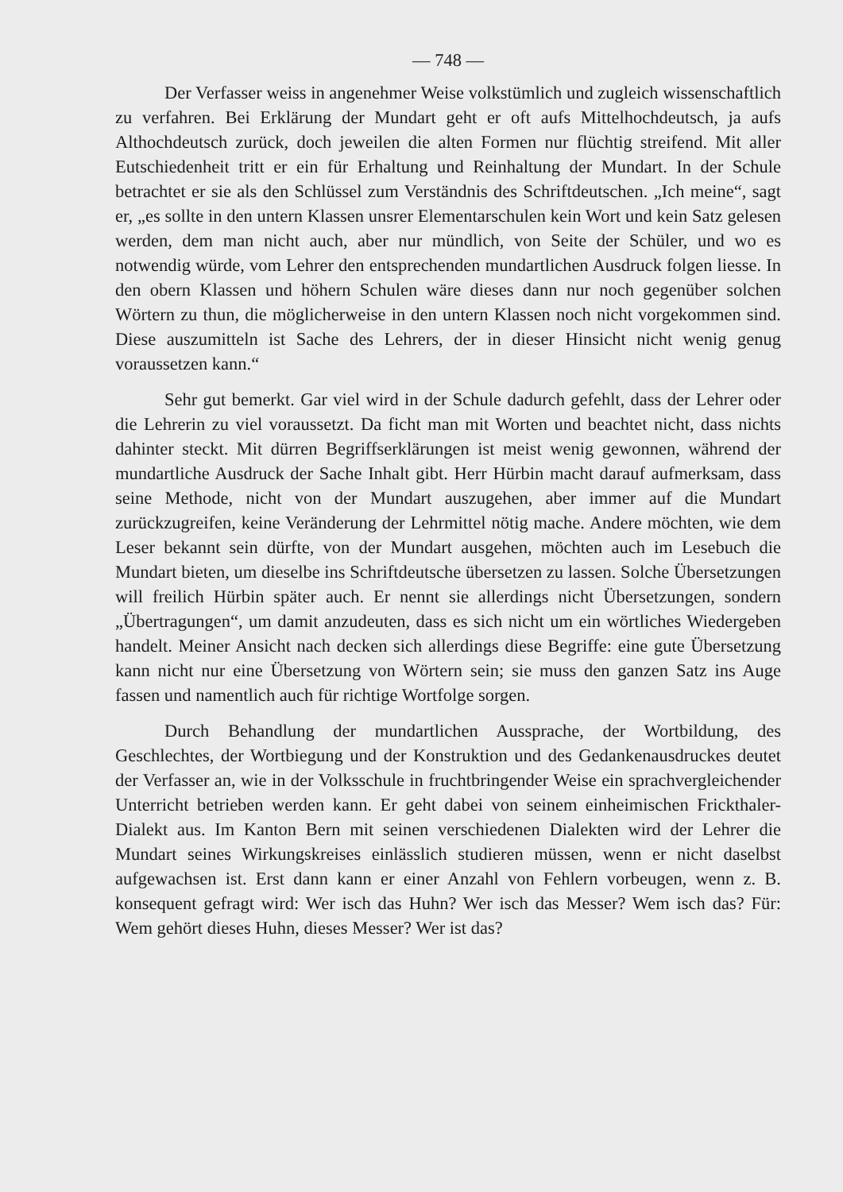— 748 —
Der Verfasser weiss in angenehmer Weise volkstümlich und zugleich wissenschaftlich zu verfahren. Bei Erklärung der Mundart geht er oft aufs Mittelhochdeutsch, ja aufs Althochdeutsch zurück, doch jeweilen die alten Formen nur flüchtig streifend. Mit aller Eutschiedenheit tritt er ein für Erhaltung und Reinhaltung der Mundart. In der Schule betrachtet er sie als den Schlüssel zum Verständnis des Schriftdeutschen. „Ich meine“, sagt er, „es sollte in den untern Klassen unsrer Elementarschulen kein Wort und kein Satz gelesen werden, dem man nicht auch, aber nur mündlich, von Seite der Schüler, und wo es notwendig würde, vom Lehrer den entsprechenden mundartlichen Ausdruck folgen liesse. In den obern Klassen und höhern Schulen wäre dieses dann nur noch gegenüber solchen Wörtern zu thun, die möglicherweise in den untern Klassen noch nicht vorgekommen sind. Diese auszumitteln ist Sache des Lehrers, der in dieser Hinsicht nicht wenig genug voraussetzen kann.“
Sehr gut bemerkt. Gar viel wird in der Schule dadurch gefehlt, dass der Lehrer oder die Lehrerin zu viel voraussetzt. Da ficht man mit Worten und beachtet nicht, dass nichts dahinter steckt. Mit dürren Begriffserklärungen ist meist wenig gewonnen, während der mundartliche Ausdruck der Sache Inhalt gibt. Herr Hürbin macht darauf aufmerksam, dass seine Methode, nicht von der Mundart auszugehen, aber immer auf die Mundart zurückzugreifen, keine Veränderung der Lehrmittel nötig mache. Andere möchten, wie dem Leser bekannt sein dürfte, von der Mundart ausgehen, möchten auch im Lesebuch die Mundart bieten, um dieselbe ins Schriftdeutsche übersetzen zu lassen. Solche Übersetzungen will freilich Hürbin später auch. Er nennt sie allerdings nicht Übersetzungen, sondern „Übertragungen“, um damit anzudeuten, dass es sich nicht um ein wörtliches Wiedergeben handelt. Meiner Ansicht nach decken sich allerdings diese Begriffe: eine gute Übersetzung kann nicht nur eine Übersetzung von Wörtern sein; sie muss den ganzen Satz ins Auge fassen und namentlich auch für richtige Wortfolge sorgen.
Durch Behandlung der mundartlichen Aussprache, der Wortbildung, des Geschlechtes, der Wortbiegung und der Konstruktion und des Gedankenausdruckes deutet der Verfasser an, wie in der Volksschule in fruchtbringender Weise ein sprachvergleichender Unterricht betrieben werden kann. Er geht dabei von seinem einheimischen Frickthaler-Dialekt aus. Im Kanton Bern mit seinen verschiedenen Dialekten wird der Lehrer die Mundart seines Wirkungskreises einlässlich studieren müssen, wenn er nicht daselbst aufgewachsen ist. Erst dann kann er einer Anzahl von Fehlern vorbeugen, wenn z. B. konsequent gefragt wird: Wer isch das Huhn? Wer isch das Messer? Wem isch das? Für: Wem gehört dieses Huhn, dieses Messer? Wer ist das?